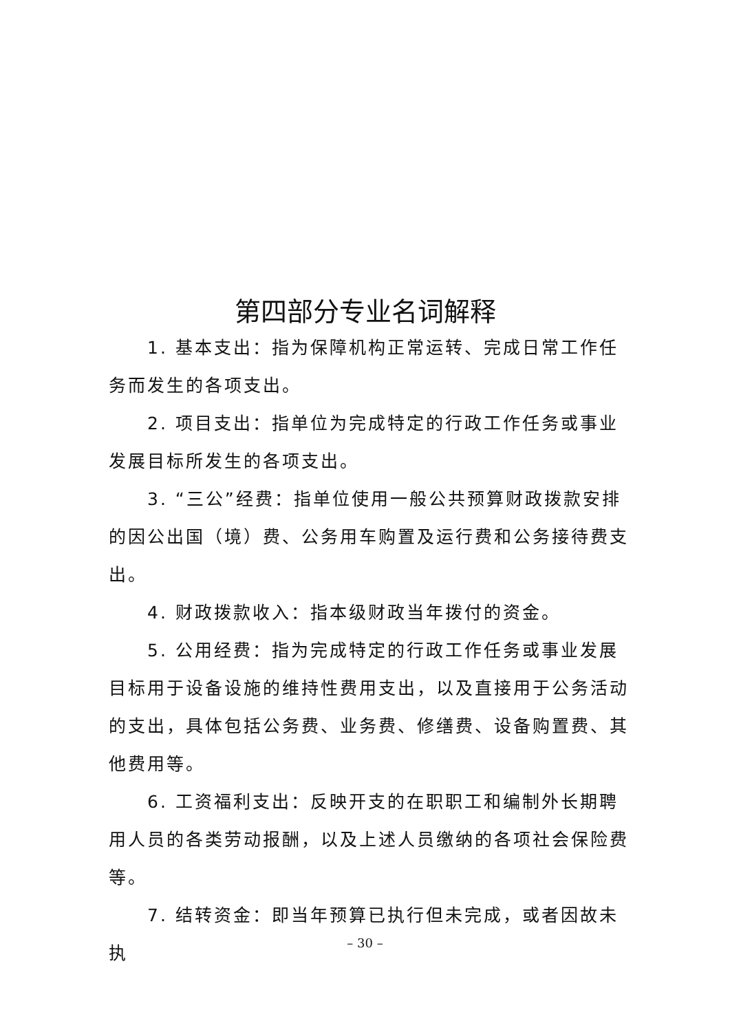第四部分专业名词解释
1. 基本支出：指为保障机构正常运转、完成日常工作任务而发生的各项支出。
2. 项目支出：指单位为完成特定的行政工作任务或事业发展目标所发生的各项支出。
3. “三公”经费：指单位使用一般公共预算财政拨款安排的因公出国（境）费、公务用车购置及运行费和公务接待费支出。
4. 财政拨款收入：指本级财政当年拨付的资金。
5. 公用经费：指为完成特定的行政工作任务或事业发展目标用于设备设施的维持性费用支出，以及直接用于公务活动的支出，具体包括公务费、业务费、修缮费、设备购置费、其他费用等。
6. 工资福利支出：反映开支的在职职工和编制外长期聘用人员的各类劳动报酬，以及上述人员缴纳的各项社会保险费等。
7. 结转资金：即当年预算已执行但未完成，或者因故未执
– 30 –